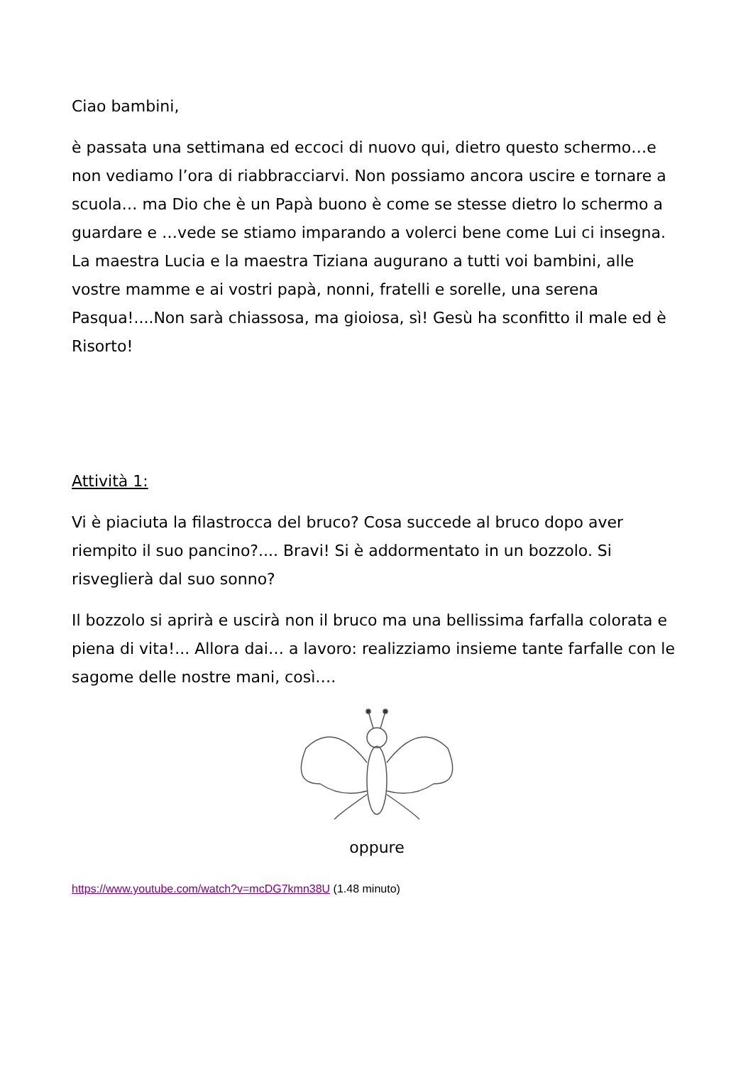Ciao bambini,
è passata una settimana ed eccoci di nuovo qui, dietro questo schermo…e non vediamo l’ora di riabbracciarvi. Non possiamo ancora uscire e tornare a scuola… ma Dio che è un Papà buono è come se stesse dietro lo schermo a guardare e …vede se stiamo imparando a volerci bene come Lui ci insegna. La maestra Lucia e la maestra Tiziana augurano a tutti voi bambini, alle vostre mamme e ai vostri papà, nonni, fratelli e sorelle, una serena Pasqua!....Non sarà chiassosa, ma gioiosa, sì! Gesù ha sconfitto il male ed è Risorto!
Attività 1:
Vi è piaciuta la filastrocca del bruco? Cosa succede al bruco dopo aver riempito il suo pancino?.... Bravi! Si è addormentato in un bozzolo. Si risveglierà dal suo sonno?
Il bozzolo si aprirà e uscirà non il bruco ma una bellissima farfalla colorata e piena di vita!... Allora dai… a lavoro: realizziamo insieme tante farfalle con le sagome delle nostre mani, così….
oppure
https://www.youtube.com/watch?v=mcDG7kmn38U (1.48 minuto)